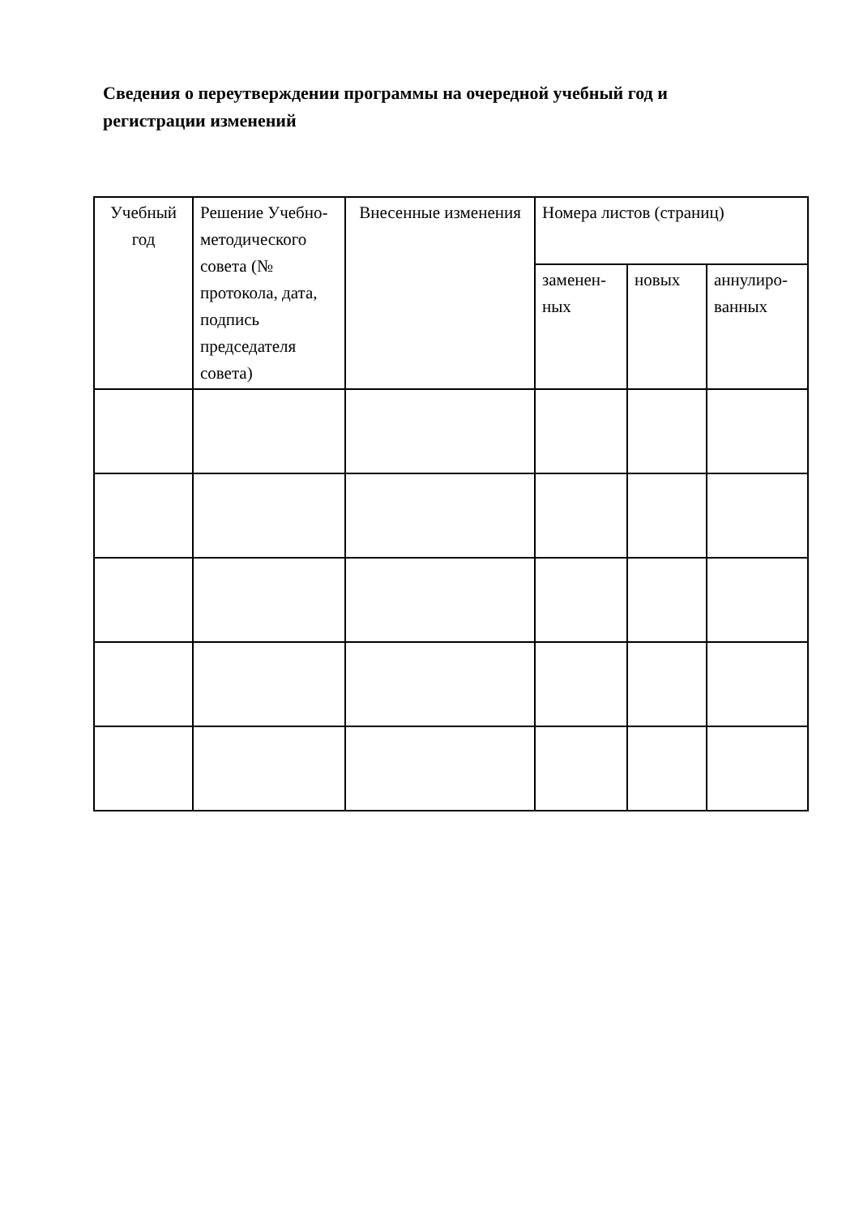Сведения о переутверждении программы на очередной учебный год и регистрации изменений
| Учебный год | Решение Учебно-методического совета (№ протокола, дата, подпись председателя совета) | Внесенные изменения | Номера листов (страниц) | | |
| --- | --- | --- | --- | --- | --- |
| | | | заменен-ных | новых | аннулиро-ванных |